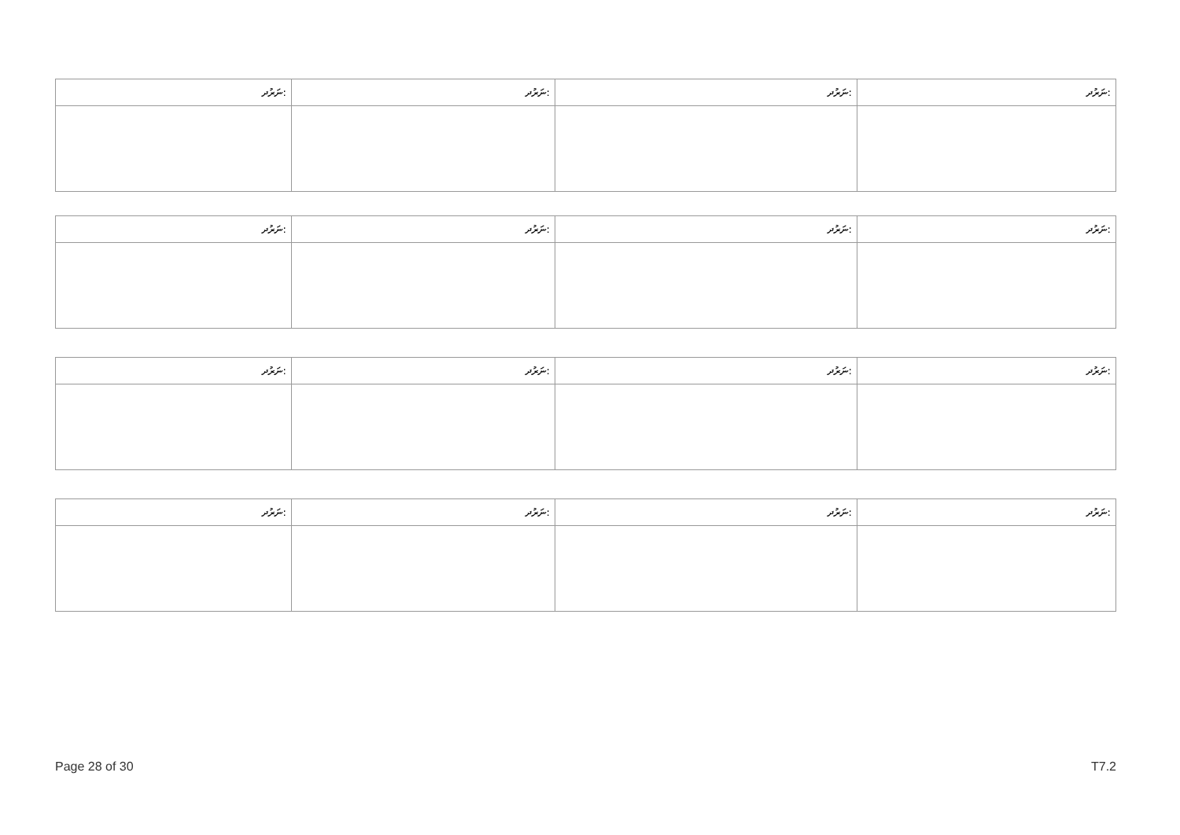| ނަރުދ: | ނަރުދ: | ނަރުދ: | ނަރުދ: |
| ނަރުދ: | ނަރުދ: | ނަރުދ: | ނަރުދ: |
| ނަރުދ: | ނަރުދ: | ނަރުދ: | ނަރުދ: |
| ނަރުދ: | ނަރުދ: | ނަރުދ: | ނަރުދ: |
Page 28 of 30 T7.2